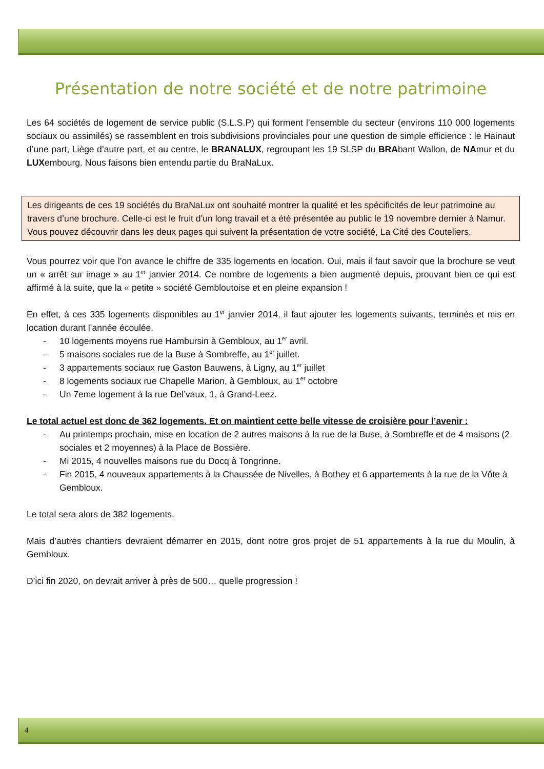Présentation de notre société et de notre patrimoine
Les 64 sociétés de logement de service public (S.L.S.P) qui forment l’ensemble du secteur (environs 110 000 logements sociaux ou assimilés) se rassemblent en trois subdivisions provinciales pour une question de simple efficience : le Hainaut d’une part, Liège d’autre part, et au centre, le BRANALUX, regroupant les 19 SLSP du BRAbant Wallon, de NAmur et du LUXembourg. Nous faisons bien entendu partie du BraNaLux.
Les dirigeants de ces 19 sociétés du BraNaLux ont souhaité montrer la qualité et les spécificités de leur patrimoine au travers d’une brochure. Celle-ci est le fruit d’un long travail et a été présentée au public le 19 novembre dernier à Namur. Vous pouvez découvrir dans les deux pages qui suivent la présentation de votre société, La Cité des Couteliers.
Vous pourrez voir que l’on avance le chiffre de 335 logements en location. Oui, mais il faut savoir que la brochure se veut un « arrêt sur image » au 1<sup>er</sup> janvier 2014. Ce nombre de logements a bien augmenté depuis, prouvant bien ce qui est affirmé à la suite, que la « petite » société Gembloutoise et en pleine expansion !
En effet, à ces 335 logements disponibles au 1<sup>er</sup> janvier 2014, il faut ajouter les logements suivants, terminés et mis en location durant l’année écoulée.
- 10 logements moyens rue Hambursin à Gembloux, au 1<sup>er</sup> avril.
- 5 maisons sociales rue de la Buse à Sombreffe, au 1<sup>er</sup> juillet.
- 3 appartements sociaux rue Gaston Bauwens, à Ligny, au 1<sup>er</sup> juillet
- 8 logements sociaux rue Chapelle Marion, à Gembloux, au 1<sup>er</sup> octobre
- Un 7eme logement à la rue Del’vaux, 1, à Grand-Leez.
Le total actuel est donc de 362 logements. Et on maintient cette belle vitesse de croisière pour l’avenir :
- Au printemps prochain, mise en location de 2 autres maisons à la rue de la Buse, à Sombreffe et de 4 maisons (2 sociales et 2 moyennes) à la Place de Bossière.
- Mi 2015, 4 nouvelles maisons rue du Docq à Tongrinne.
- Fin 2015, 4 nouveaux appartements à la Chaussée de Nivelles, à Bothey et 6 appartements à la rue de la Vôte à Gembloux.
Le total sera alors de 382 logements.
Mais d’autres chantiers devraient démarrer en 2015, dont notre gros projet de 51 appartements à la rue du Moulin, à Gembloux.
D’ici fin 2020, on devrait arriver à près de 500… quelle progression !
4